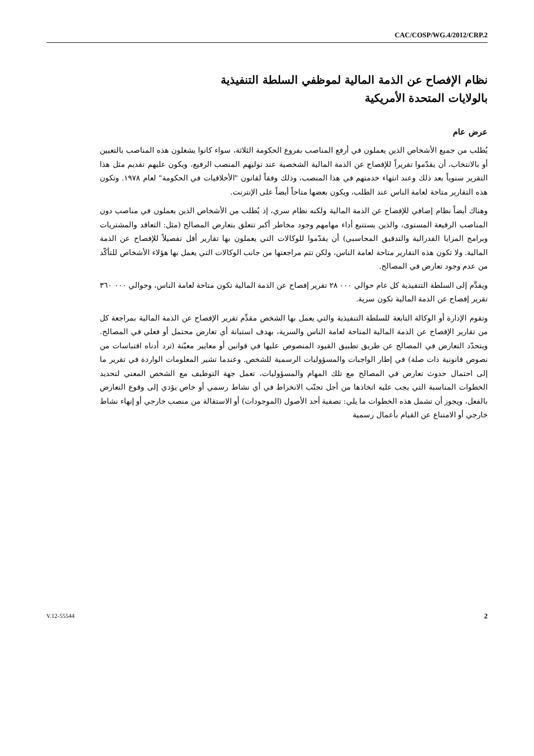CAC/COSP/WG.4/2012/CRP.2
نظام الإفصاح عن الذمة المالية لموظفي السلطة التنفيذية
بالولايات المتحدة الأمريكية
عرض عام
يُطلب من جميع الأشخاص الذين يعملون في أرفع المناصب بفروع الحكومة الثلاثة، سواء كانوا يشغلون هذه المناصب بالتعيين أو بالانتخاب، أن يقدّموا تقريراً للإفصاح عن الذمة المالية الشخصية عند توليهم المنصب الرفيع، ويكون عليهم تقديم مثل هذا التقرير سنوياً بعد ذلك وعند انتهاء خدمتهم في هذا المنصب، وذلك وفقاً لقانون "الأخلاقيات في الحكومة" لعام ١٩٧٨. وتكون هذه التقارير متاحة لعامة الناس عند الطلب، ويكون بعضها متاحاً أيضاً على الإنترنت.
وهناك أيضاً نظام إضافي للإفصاح عن الذمة المالية ولكنه نظام سري، إذ يُطلب من الأشخاص الذين يعملون في مناصب دون المناصب الرفيعة المستوى، والذين يستتبع أداء مهامهم وجود مخاطر أكبر تتعلق بتعارض المصالح (مثل: التعاقد والمشتريات وبرامج المزايا الفدرالية والتدقيق المحاسبي) أن يقدّموا للوكالات التي يعملون بها تقارير أقل تفصيلاً للإفصاح عن الذمة المالية. ولا تكون هذه التقارير متاحة لعامة الناس، ولكن تتم مراجعتها من جانب الوكالات التي يعمل بها هؤلاء الأشخاص للتأكّد من عدم وجود تعارض في المصالح.
ويقدَّم إلى السلطة التنفيذية كل عام حوالي ٠٠٠ ٢٨ تقرير إفصاح عن الذمة المالية تكون متاحة لعامة الناس، وحوالي ٠٠٠ ٣٦٠ تقرير إفصاح عن الذمة المالية تكون سرية.
وتقوم الإدارة أو الوكالة التابعة للسلطة التنفيذية والتي يعمل بها الشخص مقدِّم تقرير الإفصاح عن الذمة المالية بمراجعة كل من تقارير الإفصاح عن الذمة المالية المتاحة لعامة الناس والسرية، بهدف استبانة أي تعارض محتمل أو فعلي في المصالح. ويتحدّد التعارض في المصالح عن طريق تطبيق القيود المنصوص عليها في قوانين أو معايير معيّنة (ترد أدناه اقتباسات من نصوص قانونية ذات صلة) في إطار الواجبات والمسؤوليات الرسمية للشخص. وعندما تشير المعلومات الواردة في تقرير ما إلى احتمال حدوث تعارض في المصالح مع تلك المهام والمسؤوليات، تعمل جهة التوظيف مع الشخص المعني لتحديد الخطوات المناسبة التي يجب عليه اتخاذها من أجل تجنّب الانخراط في أي نشاط رسمي أو خاص يؤدي إلى وقوع التعارض بالفعل، ويجوز أن تشمل هذه الخطوات ما يلي: تصفية أحد الأصول (الموجودات) أو الاستقالة من منصب خارجي أو إنهاء نشاط خارجي أو الامتناع عن القيام بأعمال رسمية
V.12-55544 2